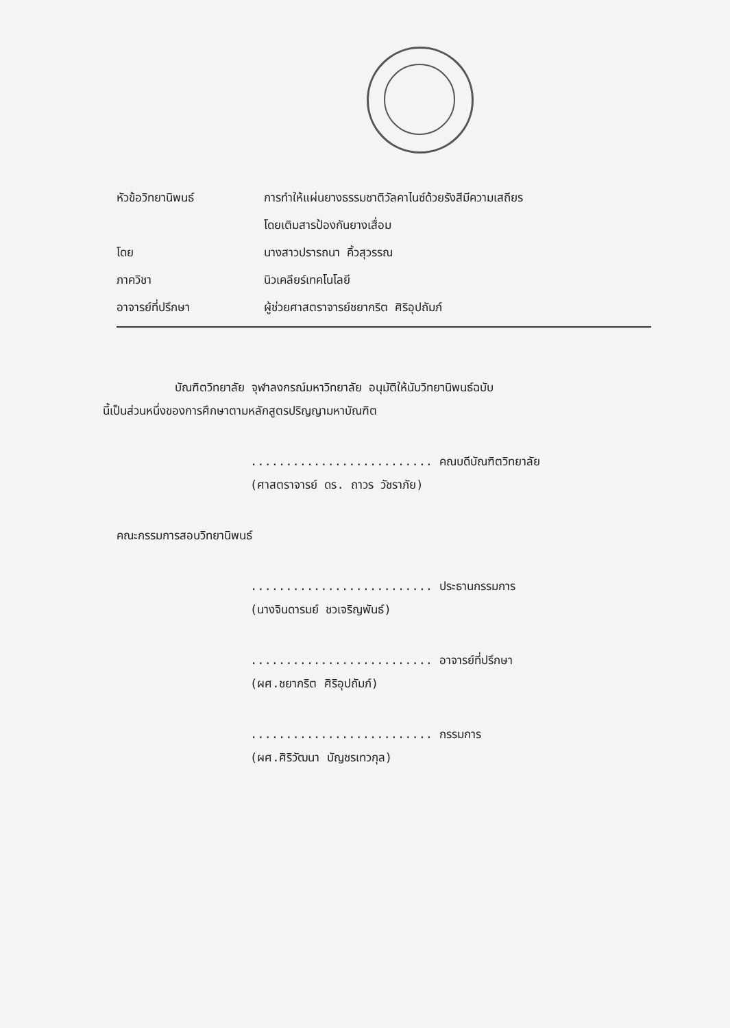หัวข้อวิทยานิพนธ์ การทำให้แผ่นยางธรรมชาติวัลคาไนซ์ด้วยรังสีมีความเสถียร
โดยเติมสารป้องกันยางเสื่อม
โดย นางสาวปรารถนา คิ้วสุวรรณ
ภาควิชา นิวเคลียร์เทคโนโลยี
อาจารย์ที่ปรึกษา ผู้ช่วยศาสตราจารย์ชยากริต ศิริอุปถัมภ์
บัณฑิตวิทยาลัย จุฬาลงกรณ์มหาวิทยาลัย อนุมัติให้นับวิทยานิพนธ์ฉบับ
นี้เป็นส่วนหนึ่งของการศึกษาตามหลักสูตรปริญญามหาบัณฑิต
.......................... คณบดีบัณฑิตวิทยาลัย
(ศาสตราจารย์ ดร. ถาวร วัชราภัย)
คณะกรรมการสอบวิทยานิพนธ์
.......................... ประธานกรรมการ
(นางจินดารมย์ ชวเจริญพันธ์)
.......................... อาจารย์ที่ปรึกษา
(ผศ.ชยากริต ศิริอุปถัมภ์)
.......................... กรรมการ
(ผศ.ศิริวัฒนา บัญชรเทวกุล)